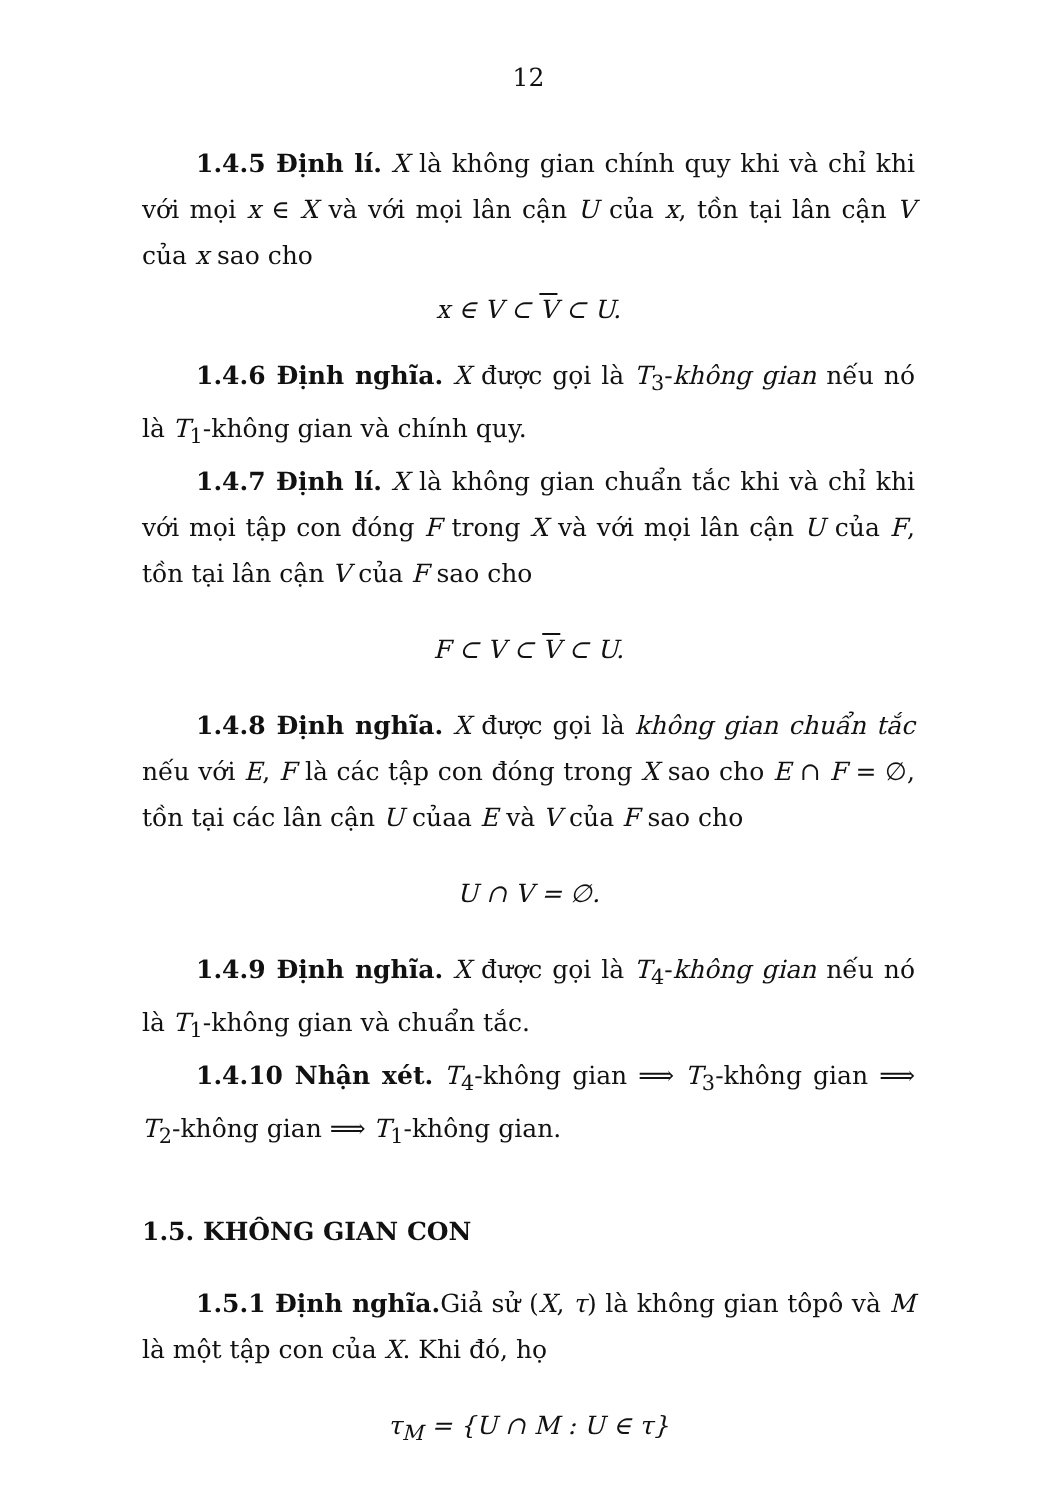12
1.4.5 Định lí. X là không gian chính quy khi và chỉ khi với mọi x ∈ X và với mọi lân cận U của x, tồn tại lân cận V của x sao cho
x ∈ V ⊂ V ⊂ U.
1.4.6 Định nghĩa. X được gọi là T<sub>3</sub>-không gian nếu nó là T<sub>1</sub>-không gian và chính quy.
1.4.7 Định lí. X là không gian chuẩn tắc khi và chỉ khi với mọi tập con đóng F trong X và với mọi lân cận U của F, tồn tại lân cận V của F sao cho
F ⊂ V ⊂ V ⊂ U.
1.4.8 Định nghĩa. X được gọi là không gian chuẩn tắc nếu với E, F là các tập con đóng trong X sao cho E ∩ F = ∅, tồn tại các lân cận U củaa E và V của F sao cho
U ∩ V = ∅.
1.4.9 Định nghĩa. X được gọi là T<sub>4</sub>-không gian nếu nó là T<sub>1</sub>-không gian và chuẩn tắc.
1.4.10 Nhận xét. T<sub>4</sub>-không gian ⟹ T<sub>3</sub>-không gian ⟹ T<sub>2</sub>-không gian ⟹ T<sub>1</sub>-không gian.
1.5. KHÔNG GIAN CON
1.5.1 Định nghĩa. Giả sử (X, τ) là không gian tôpô và M là một tập con của X. Khi đó, họ
τ<sub>M</sub> = {U ∩ M : U ∈ τ}